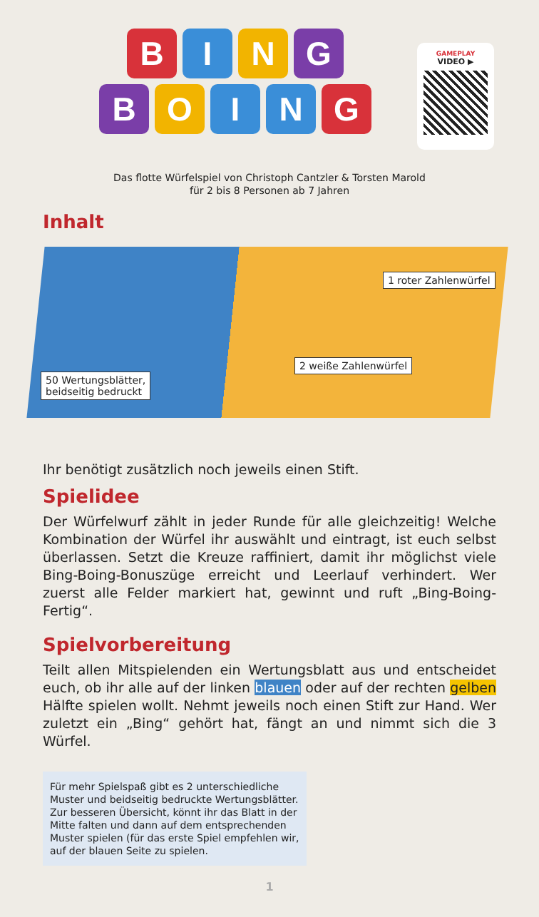BING
BOING
GAMEPLAY
VIDEO ▶
Das flotte Würfelspiel von Christoph Cantzler & Torsten Marold
für 2 bis 8 Personen ab 7 Jahren
Inhalt
1 roter Zahlenwürfel
2 weiße Zahlenwürfel
50 Wertungsblätter,
beidseitig bedruckt
Ihr benötigt zusätzlich noch jeweils einen Stift.
Spielidee
Der Würfelwurf zählt in jeder Runde für alle gleichzeitig! Welche Kombination der Würfel ihr auswählt und eintragt, ist euch selbst überlassen. Setzt die Kreuze raffiniert, damit ihr möglichst viele Bing-Boing-Bonuszüge erreicht und Leerlauf verhindert. Wer zuerst alle Felder markiert hat, gewinnt und ruft „Bing-Boing-Fertig“.
Spielvorbereitung
Teilt allen Mitspielenden ein Wertungsblatt aus und entscheidet euch, ob ihr alle auf der linken blauen oder auf der rechten gelben Hälfte spielen wollt. Nehmt jeweils noch einen Stift zur Hand. Wer zuletzt ein „Bing“ gehört hat, fängt an und nimmt sich die 3 Würfel.
Für mehr Spielspaß gibt es 2 unterschiedliche Muster und beidseitig bedruckte Wertungsblätter. Zur besseren Übersicht, könnt ihr das Blatt in der Mitte falten und dann auf dem entsprechenden Muster spielen (für das erste Spiel empfehlen wir, auf der blauen Seite zu spielen.
1